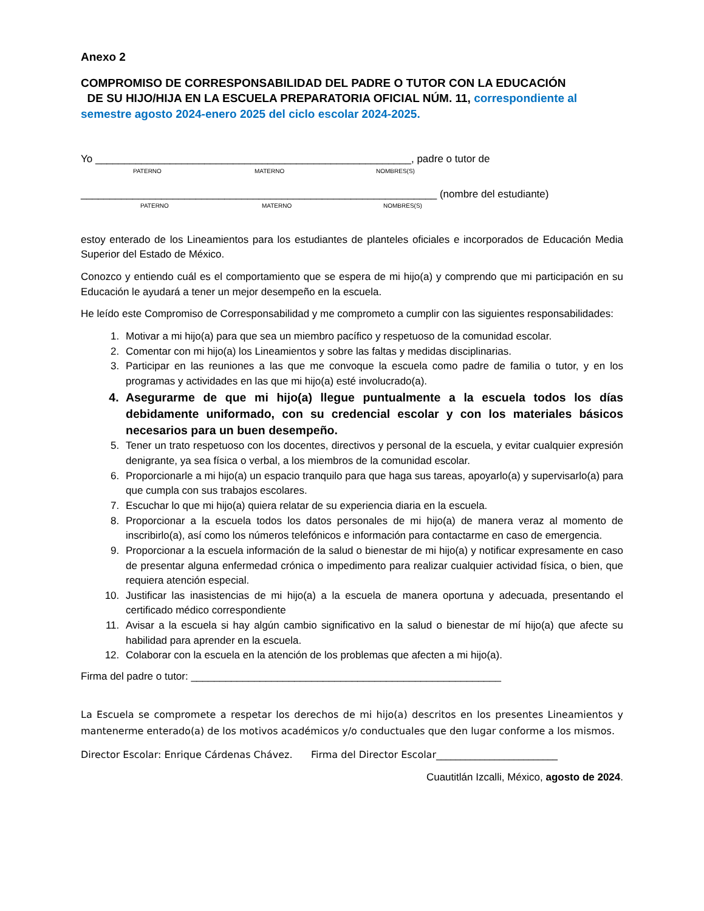Anexo 2
COMPROMISO DE CORRESPONSABILIDAD DEL PADRE O TUTOR CON LA EDUCACIÓN
DE SU HIJO/HIJA EN LA ESCUELA PREPARATORIA OFICIAL NÚM. 11, correspondiente al semestre agosto 2024-enero 2025 del ciclo escolar 2024-2025.
Yo _______________________________________________________, padre o tutor de
PATERNO MATERNO NOMBRES(S)
______________________________________________________________ (nombre del estudiante)
PATERNO MATERNO NOMBRES(S)
estoy enterado de los Lineamientos para los estudiantes de planteles oficiales e incorporados de Educación Media Superior del Estado de México.
Conozco y entiendo cuál es el comportamiento que se espera de mi hijo(a) y comprendo que mi participación en su Educación le ayudará a tener un mejor desempeño en la escuela.
He leído este Compromiso de Corresponsabilidad y me comprometo a cumplir con las siguientes responsabilidades:
1. Motivar a mi hijo(a) para que sea un miembro pacífico y respetuoso de la comunidad escolar.
2. Comentar con mi hijo(a) los Lineamientos y sobre las faltas y medidas disciplinarias.
3. Participar en las reuniones a las que me convoque la escuela como padre de familia o tutor, y en los programas y actividades en las que mi hijo(a) esté involucrado(a).
4. Asegurarme de que mi hijo(a) llegue puntualmente a la escuela todos los días debidamente uniformado, con su credencial escolar y con los materiales básicos necesarios para un buen desempeño.
5. Tener un trato respetuoso con los docentes, directivos y personal de la escuela, y evitar cualquier expresión denigrante, ya sea física o verbal, a los miembros de la comunidad escolar.
6. Proporcionarle a mi hijo(a) un espacio tranquilo para que haga sus tareas, apoyarlo(a) y supervisarlo(a) para que cumpla con sus trabajos escolares.
7. Escuchar lo que mi hijo(a) quiera relatar de su experiencia diaria en la escuela.
8. Proporcionar a la escuela todos los datos personales de mi hijo(a) de manera veraz al momento de inscribirlo(a), así como los números telefónicos e información para contactarme en caso de emergencia.
9. Proporcionar a la escuela información de la salud o bienestar de mi hijo(a) y notificar expresamente en caso de presentar alguna enfermedad crónica o impedimento para realizar cualquier actividad física, o bien, que requiera atención especial.
10. Justificar las inasistencias de mi hijo(a) a la escuela de manera oportuna y adecuada, presentando el certificado médico correspondiente
11. Avisar a la escuela si hay algún cambio significativo en la salud o bienestar de mí hijo(a) que afecte su habilidad para aprender en la escuela.
12. Colaborar con la escuela en la atención de los problemas que afecten a mi hijo(a).
Firma del padre o tutor: ______________________________________________________
La Escuela se compromete a respetar los derechos de mi hijo(a) descritos en los presentes Lineamientos y mantenerme enterado(a) de los motivos académicos y/o conductuales que den lugar conforme a los mismos.
Director Escolar: Enrique Cárdenas Chávez. Firma del Director Escolar_________________________
Cuautitlán Izcalli, México, agosto de 2024.